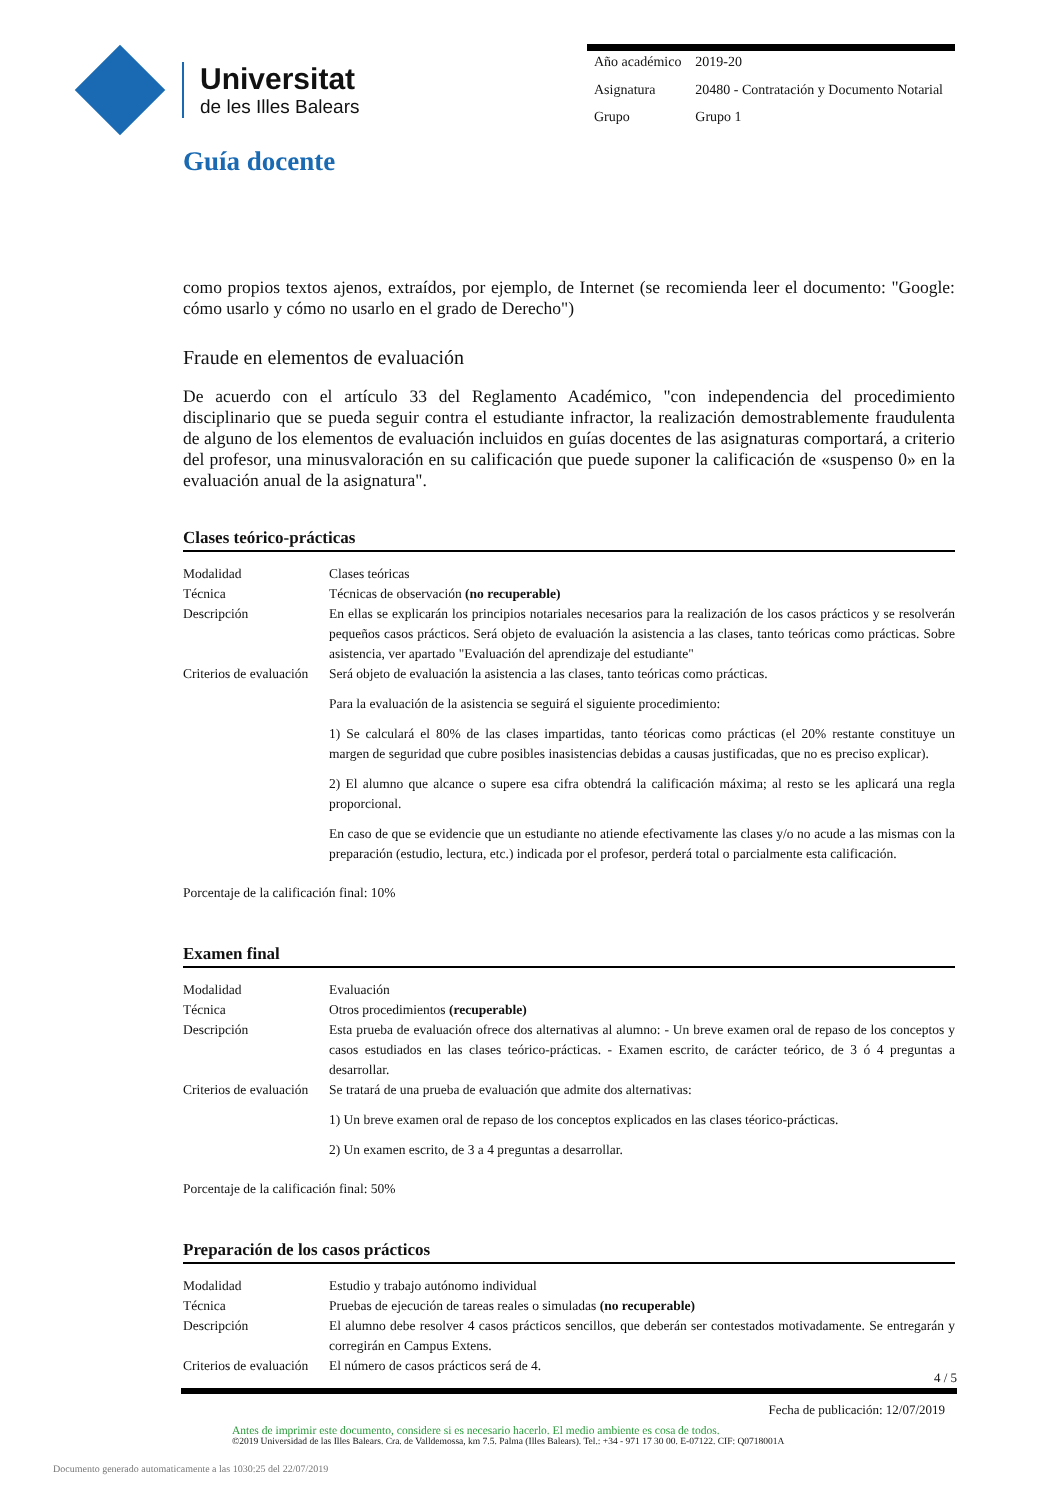Universitat
de les Illes Balears
| Año académico | 2019-20 |
| Asignatura | 20480 - Contratación y Documento Notarial |
| Grupo | Grupo 1 |
Guía docente
como propios textos ajenos, extraídos, por ejemplo, de Internet (se recomienda leer el documento: "Google: cómo usarlo y cómo no usarlo en el grado de Derecho")
Fraude en elementos de evaluación
De acuerdo con el artículo 33 del Reglamento Académico, "con independencia del procedimiento disciplinario que se pueda seguir contra el estudiante infractor, la realización demostrablemente fraudulenta de alguno de los elementos de evaluación incluidos en guías docentes de las asignaturas comportará, a criterio del profesor, una minusvaloración en su calificación que puede suponer la calificación de «suspenso 0» en la evaluación anual de la asignatura".
Clases teórico-prácticas
| Modalidad | Clases teóricas |
| Técnica | Técnicas de observación (no recuperable) |
| Descripción | En ellas se explicarán los principios notariales necesarios para la realización de los casos prácticos y se resolverán pequeños casos prácticos. Será objeto de evaluación la asistencia a las clases, tanto teóricas como prácticas. Sobre asistencia, ver apartado "Evaluación del aprendizaje del estudiante" |
| Criterios de evaluación | Será objeto de evaluación la asistencia a las clases, tanto teóricas como prácticas. Para la evaluación de la asistencia se seguirá el siguiente procedimiento: 1) Se calculará el 80% de las clases impartidas, tanto téoricas como prácticas (el 20% restante constituye un margen de seguridad que cubre posibles inasistencias debidas a causas justificadas, que no es preciso explicar). 2) El alumno que alcance o supere esa cifra obtendrá la calificación máxima; al resto se les aplicará una regla proporcional. En caso de que se evidencie que un estudiante no atiende efectivamente las clases y/o no acude a las mismas con la preparación (estudio, lectura, etc.) indicada por el profesor, perderá total o parcialmente esta calificación. |
Porcentaje de la calificación final: 10%
Examen final
| Modalidad | Evaluación |
| Técnica | Otros procedimientos (recuperable) |
| Descripción | Esta prueba de evaluación ofrece dos alternativas al alumno: - Un breve examen oral de repaso de los conceptos y casos estudiados en las clases teórico-prácticas. - Examen escrito, de carácter teórico, de 3 ó 4 preguntas a desarrollar. |
| Criterios de evaluación | Se tratará de una prueba de evaluación que admite dos alternativas: 1) Un breve examen oral de repaso de los conceptos explicados en las clases téorico-prácticas. 2) Un examen escrito, de 3 a 4 preguntas a desarrollar. |
Porcentaje de la calificación final: 50%
Preparación de los casos prácticos
| Modalidad | Estudio y trabajo autónomo individual |
| Técnica | Pruebas de ejecución de tareas reales o simuladas (no recuperable) |
| Descripción | El alumno debe resolver 4 casos prácticos sencillos, que deberán ser contestados motivadamente. Se entregarán y corregirán en Campus Extens. |
| Criterios de evaluación | El número de casos prácticos será de 4. |
4 / 5
Fecha de publicación: 12/07/2019
Antes de imprimir este documento, considere si es necesario hacerlo. El medio ambiente es cosa de todos.
©2019 Universidad de las Illes Balears. Cra. de Valldemossa, km 7.5. Palma (Illes Balears). Tel.: +34 - 971 17 30 00. E-07122. CIF: Q0718001A
Documento generado automaticamente a las 1030:25 del 22/07/2019